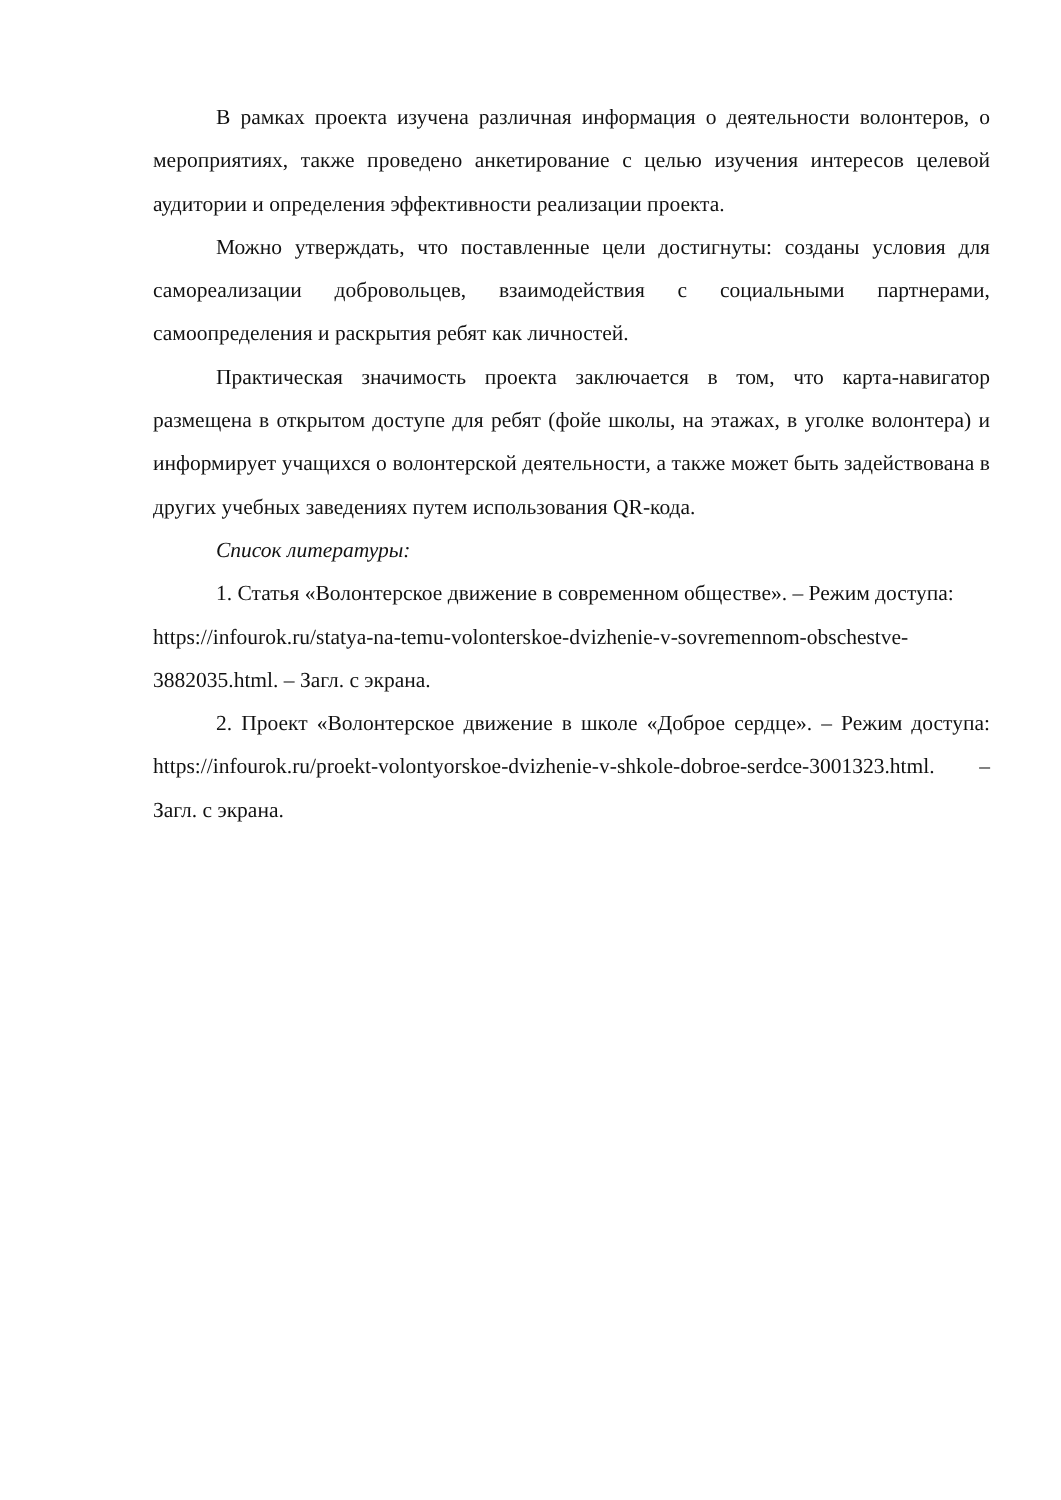В рамках проекта изучена различная информация о деятельности волонтеров, о мероприятиях, также проведено анкетирование с целью изучения интересов целевой аудитории и определения эффективности реализации проекта.
Можно утверждать, что поставленные цели достигнуты: созданы условия для самореализации добровольцев, взаимодействия с социальными партнерами, самоопределения и раскрытия ребят как личностей.
Практическая значимость проекта заключается в том, что карта-навигатор размещена в открытом доступе для ребят (фойе школы, на этажах, в уголке волонтера) и информирует учащихся о волонтерской деятельности, а также может быть задействована в других учебных заведениях путем использования QR-кода.
Список литературы:
1. Статья «Волонтерское движение в современном обществе». – Режим доступа: https://infourok.ru/statya-na-temu-volonterskoe-dvizhenie-v-sovremennom-obschestve-3882035.html. – Загл. с экрана.
2. Проект «Волонтерское движение в школе «Доброе сердце». – Режим доступа: https://infourok.ru/proekt-volontyorskoe-dvizhenie-v-shkole-dobroe-serdce-3001323.html. – Загл. с экрана.